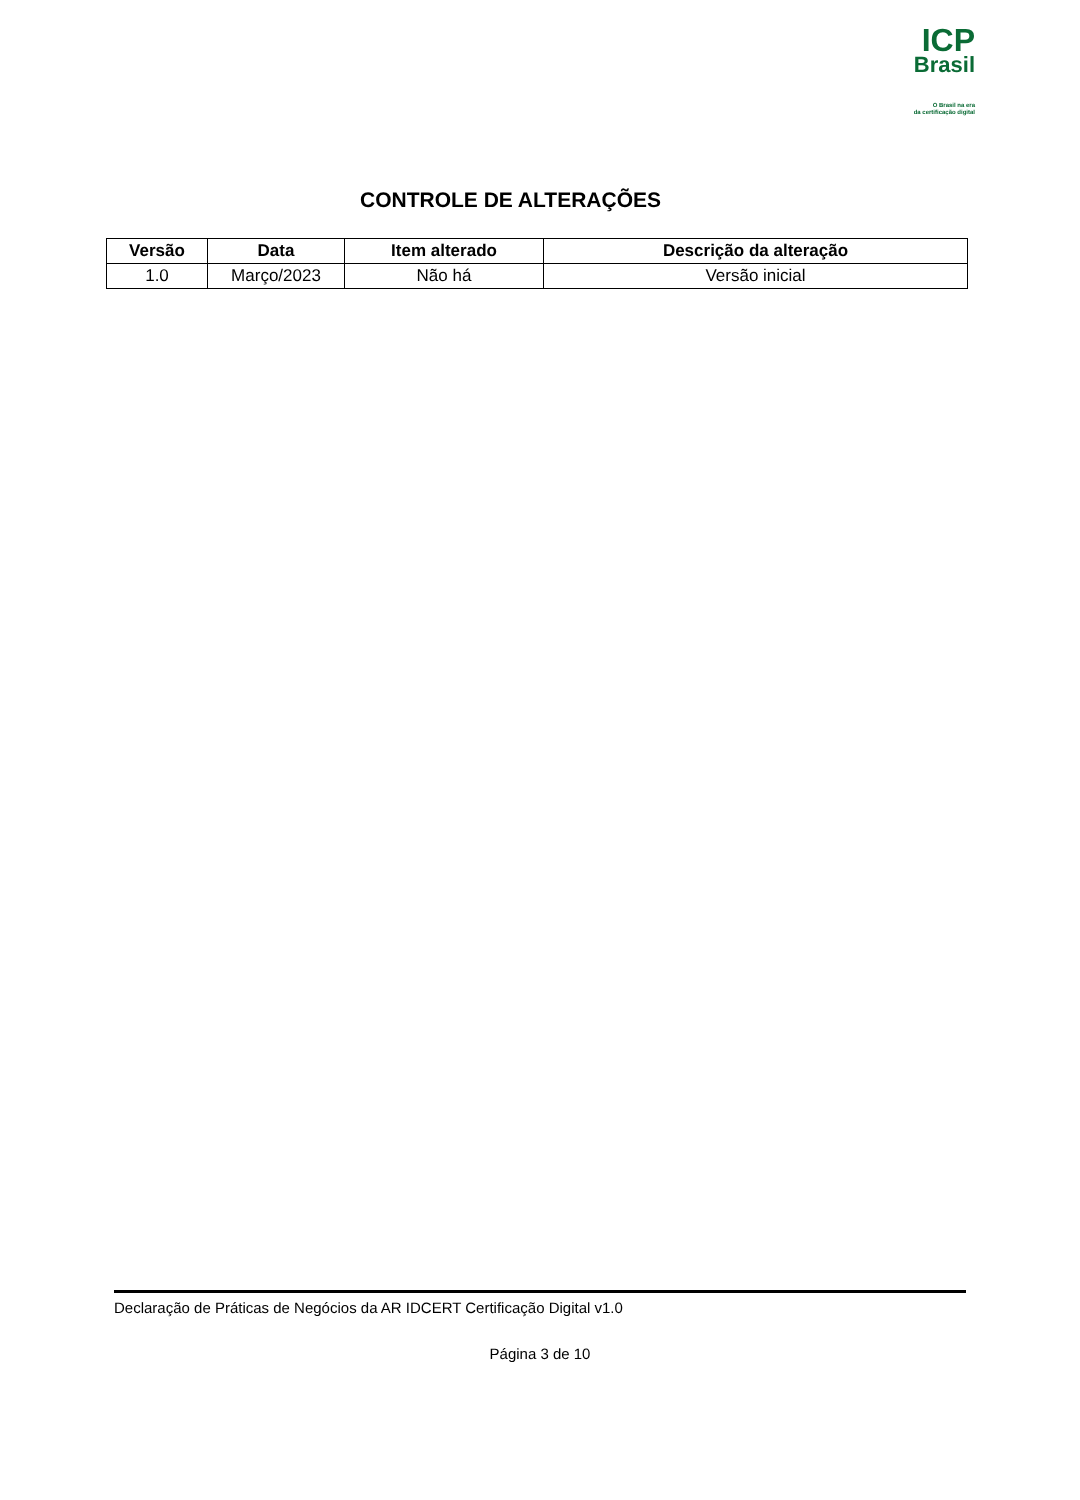ICP
Brasil
O Brasil na era
da certificação digital
CONTROLE DE ALTERAÇÕES
| Versão | Data | Item alterado | Descrição da alteração |
| --- | --- | --- | --- |
| 1.0 | Março/2023 | Não há | Versão inicial |
Declaração de Práticas de Negócios da AR IDCERT Certificação Digital v1.0
Página 3 de 10